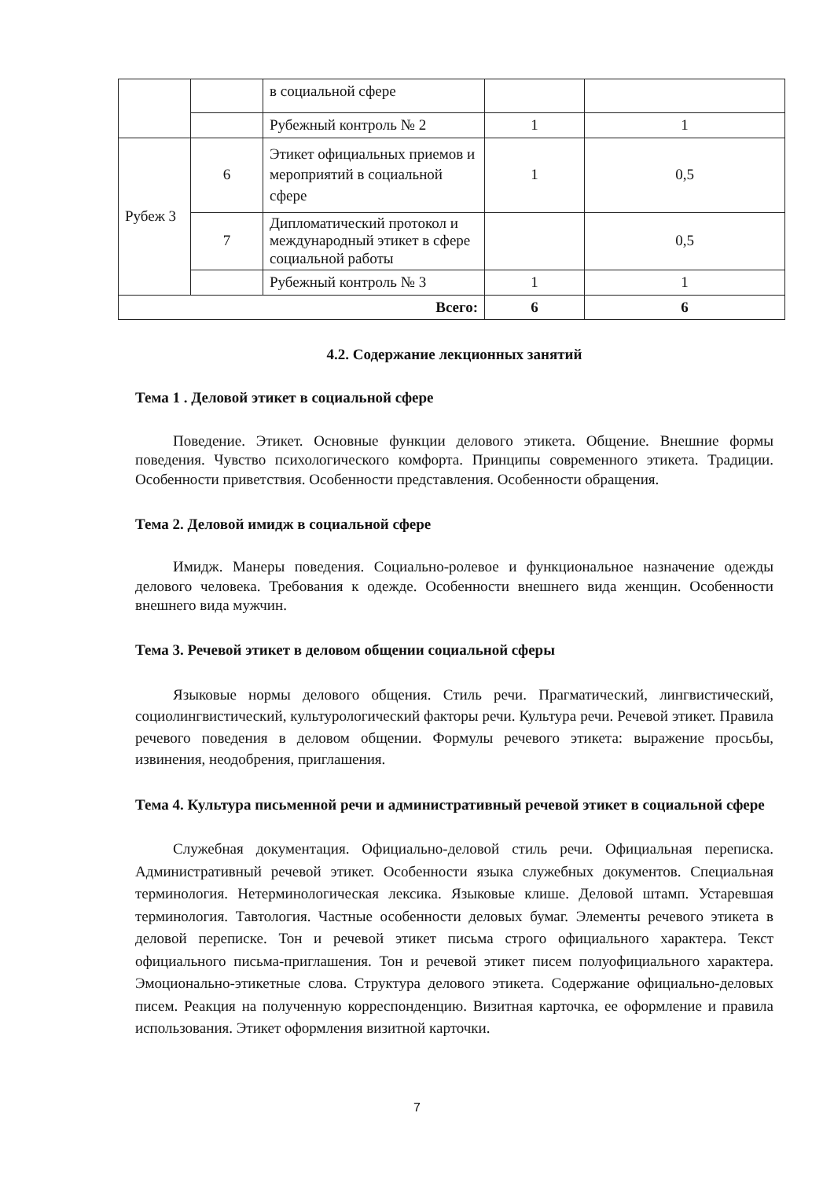| | | в социальной сфере | | |
| | | Рубежный контроль № 2 | 1 | 1 |
| Рубеж 3 | 6 | Этикет официальных приемов и мероприятий в социальной сфере | 1 | 0,5 |
| | 7 | Дипломатический протокол и международный этикет в сфере социальной работы | | 0,5 |
| | | Рубежный контроль № 3 | 1 | 1 |
| Всего: | | | 6 | 6 |
4.2. Содержание лекционных занятий
Тема 1 . Деловой этикет в социальной сфере
Поведение. Этикет. Основные функции делового этикета. Общение. Внешние формы поведения. Чувство психологического комфорта. Принципы современного этикета. Традиции. Особенности приветствия. Особенности представления. Особенности обращения.
Тема 2. Деловой имидж в социальной сфере
Имидж. Манеры поведения. Социально-ролевое и функциональное назначение одежды делового человека. Требования к одежде. Особенности внешнего вида женщин. Особенности внешнего вида мужчин.
Тема 3. Речевой этикет в деловом общении социальной сферы
Языковые нормы делового общения. Стиль речи. Прагматический, лингвистический, социолингвистический, культурологический факторы речи. Культура речи. Речевой этикет. Правила речевого поведения в деловом общении. Формулы речевого этикета: выражение просьбы, извинения, неодобрения, приглашения.
Тема 4. Культура письменной речи и административный речевой этикет в социальной сфере
Служебная документация. Официально-деловой стиль речи. Официальная переписка. Административный речевой этикет. Особенности языка служебных документов. Специальная терминология. Нетерминологическая лексика. Языковые клише. Деловой штамп. Устаревшая терминология. Тавтология. Частные особенности деловых бумаг. Элементы речевого этикета в деловой переписке. Тон и речевой этикет письма строго официального характера. Текст официального письма-приглашения. Тон и речевой этикет писем полуофициального характера. Эмоционально-этикетные слова. Структура делового этикета. Содержание официально-деловых писем. Реакция на полученную корреспонденцию. Визитная карточка, ее оформление и правила использования. Этикет оформления визитной карточки.
7